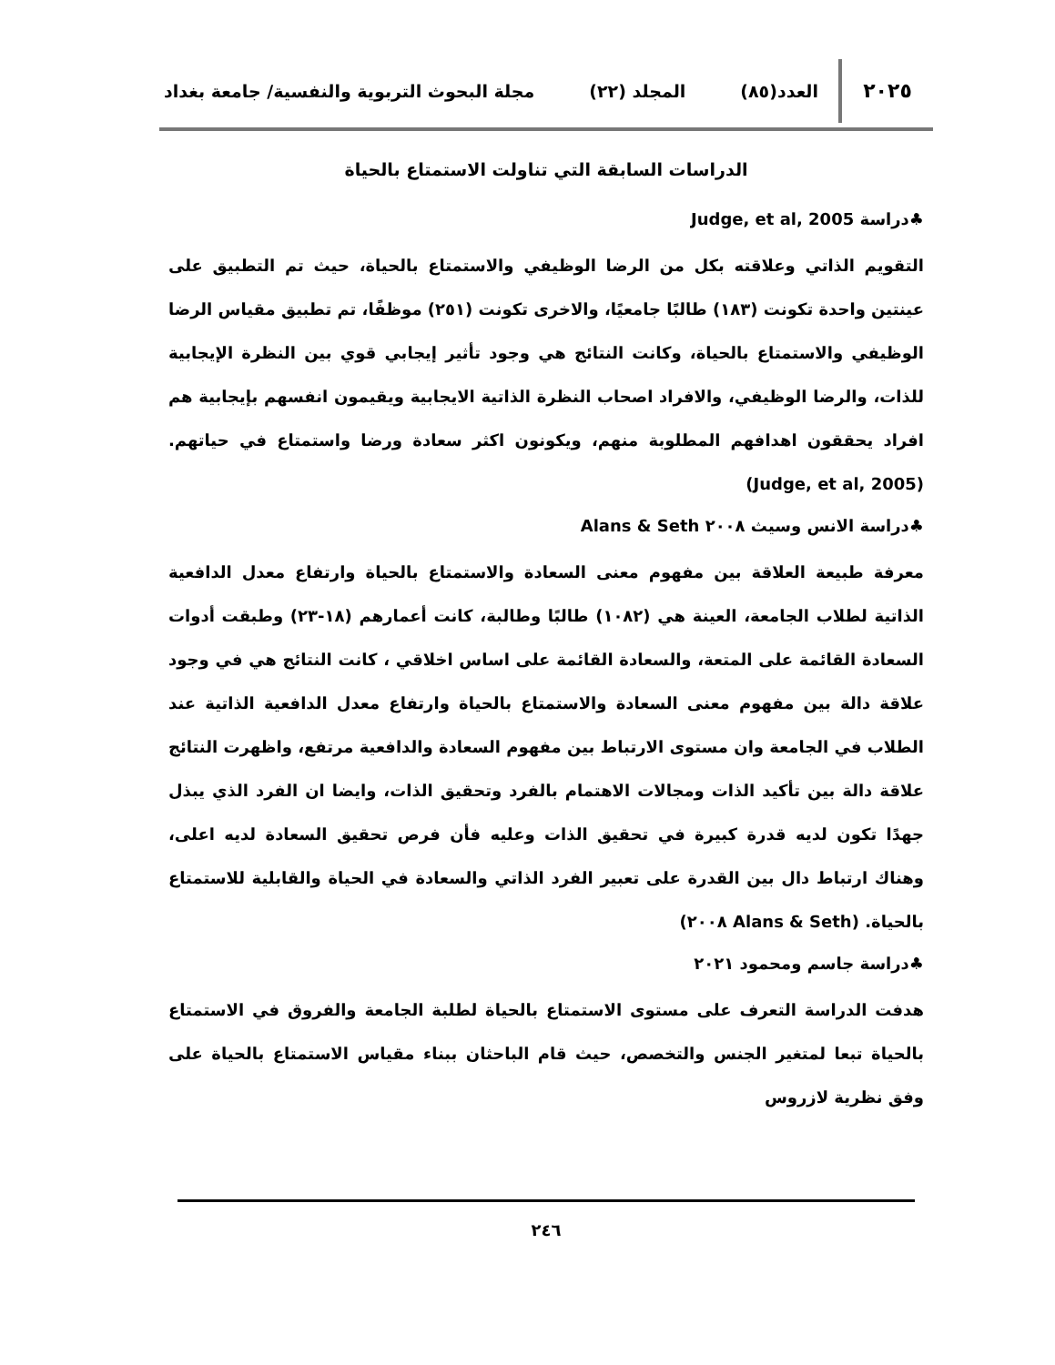٢٠٢٥
العدد(٨٥) المجلد (٢٢) مجلة البحوث التربوية والنفسية/ جامعة بغداد
الدراسات السابقة التي تناولت الاستمتاع بالحياة
♣دراسة Judge, et al, 2005
التقويم الذاتي وعلاقته بكل من الرضا الوظيفي والاستمتاع بالحياة، حيث تم التطبيق على عينتين واحدة تكونت (١٨٣) طالبًا جامعيًا، والاخرى تكونت (٢٥١) موظفًا، تم تطبيق مقياس الرضا الوظيفي والاستمتاع بالحياة، وكانت النتائج هي وجود تأثير إيجابي قوي بين النظرة الإيجابية للذات، والرضا الوظيفي، والافراد اصحاب النظرة الذاتية الايجابية ويقيمون انفسهم بإيجابية هم افراد يحققون اهدافهم المطلوبة منهم، ويكونون اكثر سعادة ورضا واستمتاع في حياتهم.(Judge, et al, 2005)
♣دراسة الانس وسيث ٢٠٠٨ Alans & Seth
معرفة طبيعة العلاقة بين مفهوم معنى السعادة والاستمتاع بالحياة وارتفاع معدل الدافعية الذاتية لطلاب الجامعة، العينة هي (١٠٨٢) طالبًا وطالبة، كانت أعمارهم (١٨-٢٣) وطبقت أدوات السعادة القائمة على المتعة، والسعادة القائمة على اساس اخلاقي ، كانت النتائج هي في وجود علاقة دالة بين مفهوم معنى السعادة والاستمتاع بالحياة وارتفاع معدل الدافعية الذاتية عند الطلاب في الجامعة وان مستوى الارتباط بين مفهوم السعادة والدافعية مرتفع، واظهرت النتائج علاقة دالة بين تأكيد الذات ومجالات الاهتمام بالفرد وتحقيق الذات، وايضا ان الفرد الذي يبذل جهدًا تكون لديه قدرة كبيرة في تحقيق الذات وعليه فأن فرص تحقيق السعادة لديه اعلى، وهناك ارتباط دال بين القدرة على تعبير الفرد الذاتي والسعادة في الحياة والقابلية للاستمتاع بالحياة. (Alans & Seth ٢٠٠٨)
♣دراسة جاسم ومحمود ٢٠٢١
هدفت الدراسة التعرف على مستوى الاستمتاع بالحياة لطلبة الجامعة والفروق في الاستمتاع بالحياة تبعا لمتغير الجنس والتخصص، حيث قام الباحثان ببناء مقياس الاستمتاع بالحياة على وفق نظرية لازروس
٢٤٦